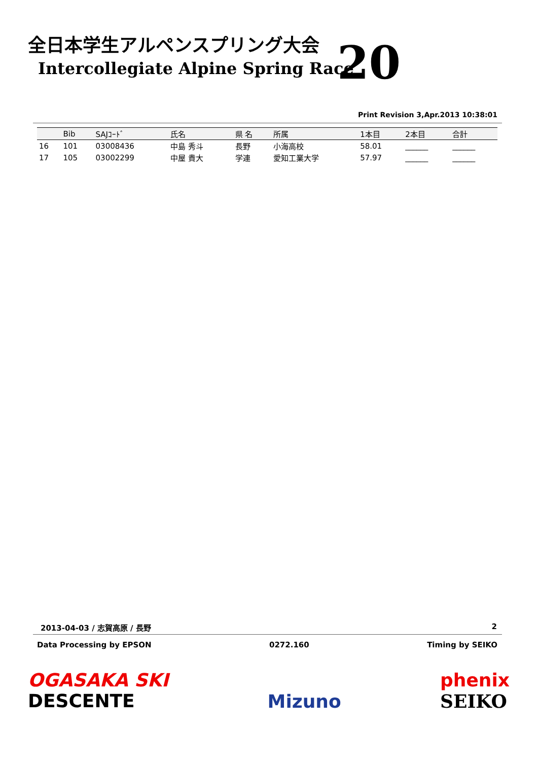全日本学生アルペンスプリング大会
Intercollegiate Alpine Spring Race
20
Print Revision 3,Apr.2013 10:38:01
| | Bib | SAJｺｰﾄﾞ | 氏名 | 県 名 | 所属 | 1本目 | 2本目 | 合計 |
| --- | --- | --- | --- | --- | --- | --- | --- | --- |
| 16 | 101 | 03008436 | 中島 秀斗 | 長野 | 小海高校 | 58.01 | ______ | ______ |
| 17 | 105 | 03002299 | 中屋 貴大 | 学連 | 愛知工業大学 | 57.97 | ______ | ______ |
2013-04-03 / 志賀高原 / 長野 2
Data Processing by EPSON 0272.160 Timing by SEIKO
OGASAKA SKI
DESCENTE
Mizuno phenix
SEIKO